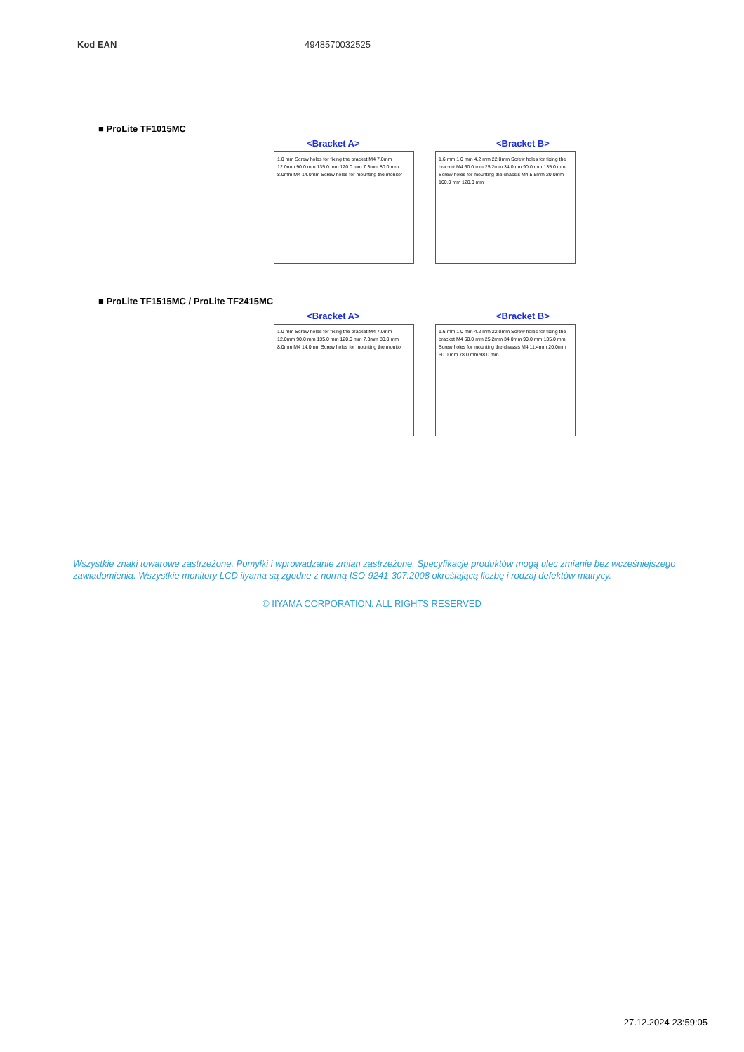| Kod EAN | 4948570032525 |
■ ProLite TF1015MC
<Bracket A> <Bracket B>
1.0 mm Screw holes for fixing the bracket M4 7.0mm 12.0mm 90.0 mm 135.0 mm 120.0 mm 7.3mm 80.0 mm 8.0mm M4 14.0mm Screw holes for mounting the monitor
1.6 mm 1.0 mm 4.2 mm 22.0mm Screw holes for fixing the bracket M4 60.0 mm 25.2mm 34.0mm 90.0 mm 135.0 mm Screw holes for mounting the chassis M4 5.5mm 20.0mm 100.0 mm 120.0 mm
■ ProLite TF1515MC / ProLite TF2415MC
<Bracket A> <Bracket B>
1.0 mm Screw holes for fixing the bracket M4 7.0mm 12.0mm 90.0 mm 135.0 mm 120.0 mm 7.3mm 80.0 mm 8.0mm M4 14.0mm Screw holes for mounting the monitor
1.6 mm 1.0 mm 4.2 mm 22.0mm Screw holes for fixing the bracket M4 60.0 mm 25.2mm 34.0mm 90.0 mm 135.0 mm Screw holes for mounting the chassis M4 11.4mm 20.0mm 60.0 mm 78.0 mm 98.0 mm
Wszystkie znaki towarowe zastrzeżone. Pomyłki i wprowadzanie zmian zastrzeżone. Specyfikacje produktów mogą ulec zmianie bez wcześniejszego zawiadomienia. Wszystkie monitory LCD iiyama są zgodne z normą ISO-9241-307:2008 określającą liczbę i rodzaj defektów matrycy.
© IIYAMA CORPORATION. ALL RIGHTS RESERVED
27.12.2024 23:59:05